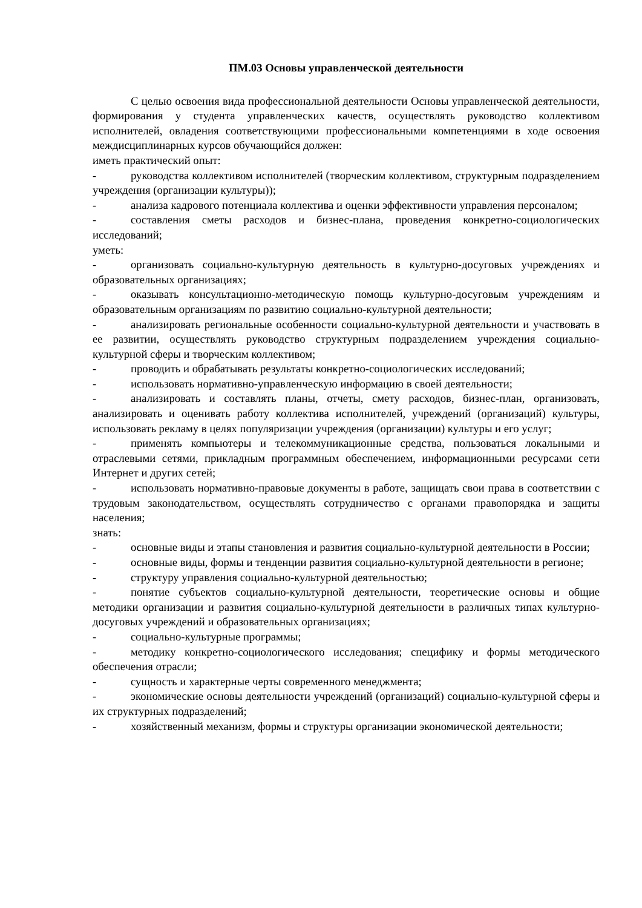ПМ.03 Основы управленческой деятельности
С целью освоения вида профессиональной деятельности Основы управленческой деятельности, формирования у студента управленческих качеств, осуществлять руководство коллективом исполнителей, овладения соответствующими профессиональными компетенциями в ходе освоения междисциплинарных курсов обучающийся должен:
иметь практический опыт:
- руководства коллективом исполнителей (творческим коллективом, структурным подразделением учреждения (организации культуры));
- анализа кадрового потенциала коллектива и оценки эффективности управления персоналом;
- составления сметы расходов и бизнес-плана, проведения конкретно-социологических исследований;
уметь:
- организовать социально-культурную деятельность в культурно-досуговых учреждениях и образовательных организациях;
- оказывать консультационно-методическую помощь культурно-досуговым учреждениям и образовательным организациям по развитию социально-культурной деятельности;
- анализировать региональные особенности социально-культурной деятельности и участвовать в ее развитии, осуществлять руководство структурным подразделением учреждения социально-культурной сферы и творческим коллективом;
- проводить и обрабатывать результаты конкретно-социологических исследований;
- использовать нормативно-управленческую информацию в своей деятельности;
- анализировать и составлять планы, отчеты, смету расходов, бизнес-план, организовать, анализировать и оценивать работу коллектива исполнителей, учреждений (организаций) культуры, использовать рекламу в целях популяризации учреждения (организации) культуры и его услуг;
- применять компьютеры и телекоммуникационные средства, пользоваться локальными и отраслевыми сетями, прикладным программным обеспечением, информационными ресурсами сети Интернет и других сетей;
- использовать нормативно-правовые документы в работе, защищать свои права в соответствии с трудовым законодательством, осуществлять сотрудничество с органами правопорядка и защиты населения;
знать:
- основные виды и этапы становления и развития социально-культурной деятельности в России;
- основные виды, формы и тенденции развития социально-культурной деятельности в регионе;
- структуру управления социально-культурной деятельностью;
- понятие субъектов социально-культурной деятельности, теоретические основы и общие методики организации и развития социально-культурной деятельности в различных типах культурно-досуговых учреждений и образовательных организациях;
- социально-культурные программы;
- методику конкретно-социологического исследования; специфику и формы методического обеспечения отрасли;
- сущность и характерные черты современного менеджмента;
- экономические основы деятельности учреждений (организаций) социально-культурной сферы и их структурных подразделений;
- хозяйственный механизм, формы и структуры организации экономической деятельности;